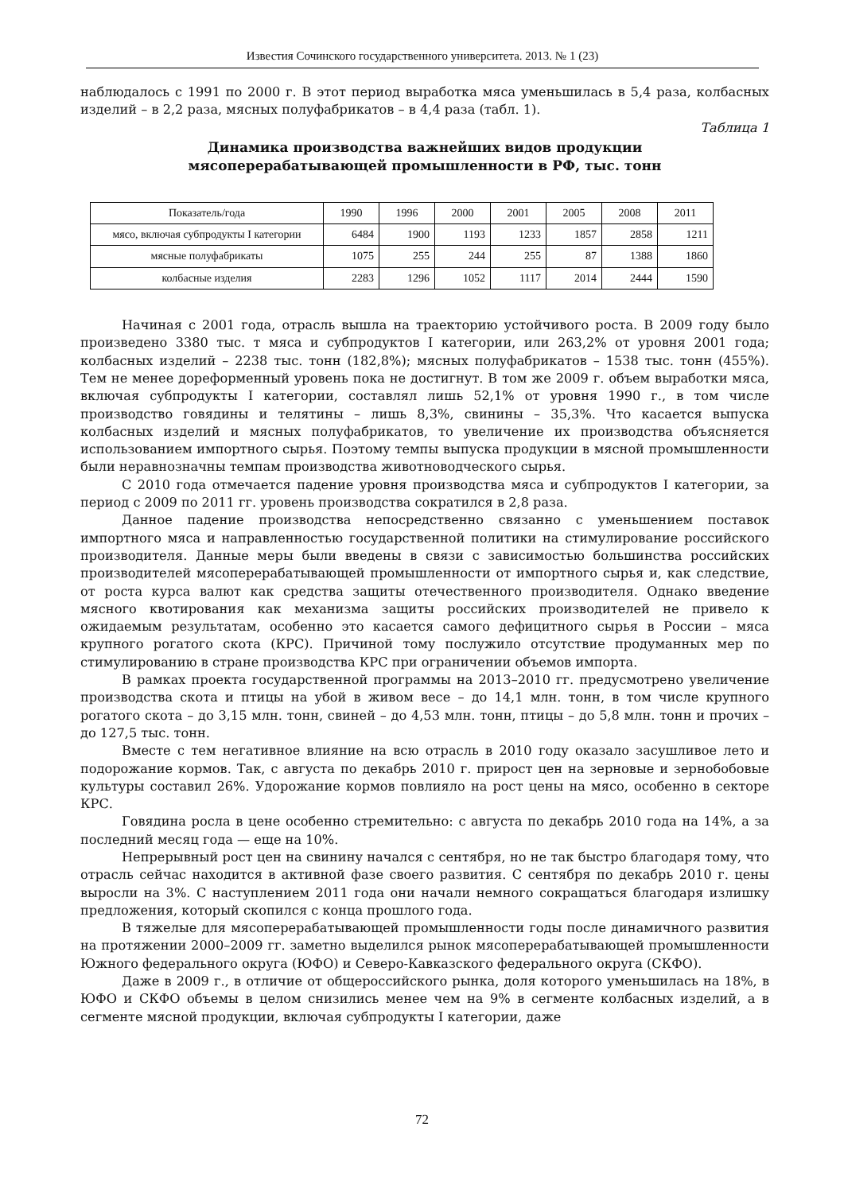Известия Сочинского государственного университета. 2013. № 1 (23)
наблюдалось с 1991 по 2000 г. В этот период выработка мяса уменьшилась в 5,4 раза, колбасных изделий – в 2,2 раза, мясных полуфабрикатов – в 4,4 раза (табл. 1).
Таблица 1
Динамика производства важнейших видов продукции
мясоперерабатывающей промышленности в РФ, тыс. тонн
| Показатель/года | 1990 | 1996 | 2000 | 2001 | 2005 | 2008 | 2011 |
| --- | --- | --- | --- | --- | --- | --- | --- |
| мясо, включая субпродукты I категории | 6484 | 1900 | 1193 | 1233 | 1857 | 2858 | 1211 |
| мясные полуфабрикаты | 1075 | 255 | 244 | 255 | 87 | 1388 | 1860 |
| колбасные изделия | 2283 | 1296 | 1052 | 1117 | 2014 | 2444 | 1590 |
Начиная с 2001 года, отрасль вышла на траекторию устойчивого роста. В 2009 году было произведено 3380 тыс. т мяса и субпродуктов I категории, или 263,2% от уровня 2001 года; колбасных изделий – 2238 тыс. тонн (182,8%); мясных полуфабрикатов – 1538 тыс. тонн (455%). Тем не менее дореформенный уровень пока не достигнут. В том же 2009 г. объем выработки мяса, включая субпродукты I категории, составлял лишь 52,1% от уровня 1990 г., в том числе производство говядины и телятины – лишь 8,3%, свинины – 35,3%. Что касается выпуска колбасных изделий и мясных полуфабрикатов, то увеличение их производства объясняется использованием импортного сырья. Поэтому темпы выпуска продукции в мясной промышленности были неравнозначны темпам производства животноводческого сырья.
С 2010 года отмечается падение уровня производства мяса и субпродуктов I категории, за период с 2009 по 2011 гг. уровень производства сократился в 2,8 раза.
Данное падение производства непосредственно связанно с уменьшением поставок импортного мяса и направленностью государственной политики на стимулирование российского производителя. Данные меры были введены в связи с зависимостью большинства российских производителей мясоперерабатывающей промышленности от импортного сырья и, как следствие, от роста курса валют как средства защиты отечественного производителя. Однако введение мясного квотирования как механизма защиты российских производителей не привело к ожидаемым результатам, особенно это касается самого дефицитного сырья в России – мяса крупного рогатого скота (КРС). Причиной тому послужило отсутствие продуманных мер по стимулированию в стране производства КРС при ограничении объемов импорта.
В рамках проекта государственной программы на 2013–2010 гг. предусмотрено увеличение производства скота и птицы на убой в живом весе – до 14,1 млн. тонн, в том числе крупного рогатого скота – до 3,15 млн. тонн, свиней – до 4,53 млн. тонн, птицы – до 5,8 млн. тонн и прочих – до 127,5 тыс. тонн.
Вместе с тем негативное влияние на всю отрасль в 2010 году оказало засушливое лето и подорожание кормов. Так, с августа по декабрь 2010 г. прирост цен на зерновые и зернобобовые культуры составил 26%. Удорожание кормов повлияло на рост цены на мясо, особенно в секторе КРС.
Говядина росла в цене особенно стремительно: с августа по декабрь 2010 года на 14%, а за последний месяц года — еще на 10%.
Непрерывный рост цен на свинину начался с сентября, но не так быстро благодаря тому, что отрасль сейчас находится в активной фазе своего развития. С сентября по декабрь 2010 г. цены выросли на 3%. С наступлением 2011 года они начали немного сокращаться благодаря излишку предложения, который скопился с конца прошлого года.
В тяжелые для мясоперерабатывающей промышленности годы после динамичного развития на протяжении 2000–2009 гг. заметно выделился рынок мясоперерабатывающей промышленности Южного федерального округа (ЮФО) и Северо-Кавказского федерального округа (СКФО).
Даже в 2009 г., в отличие от общероссийского рынка, доля которого уменьшилась на 18%, в ЮФО и СКФО объемы в целом снизились менее чем на 9% в сегменте колбасных изделий, а в сегменте мясной продукции, включая субпродукты I категории, даже
72